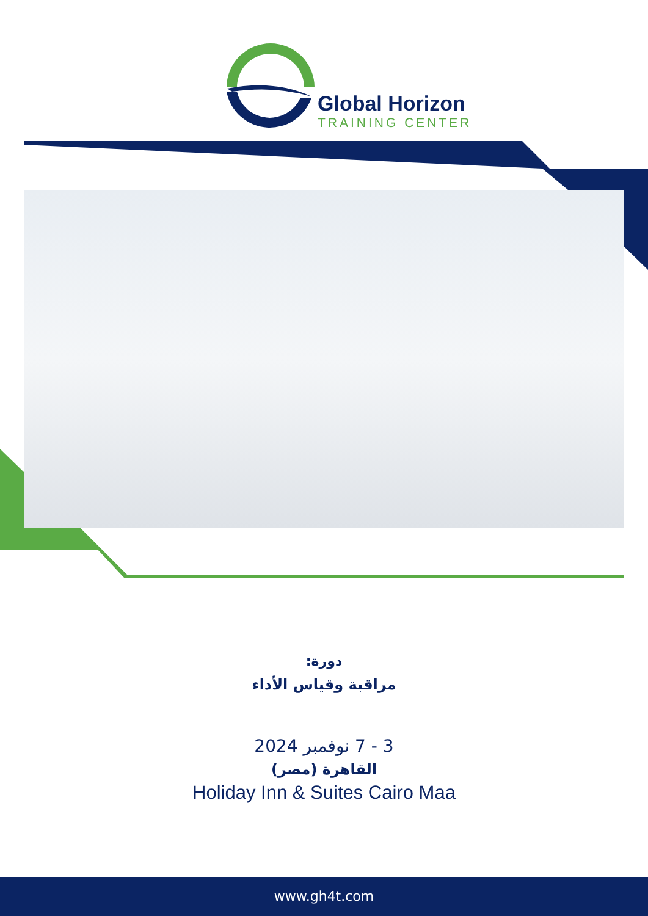Global Horizon
TRAINING CENTER
دورة:
مراقبة وقياس الأداء
3 - 7 نوفمبر 2024
القاهرة (مصر)
Holiday Inn & Suites Cairo Maa
www.gh4t.com